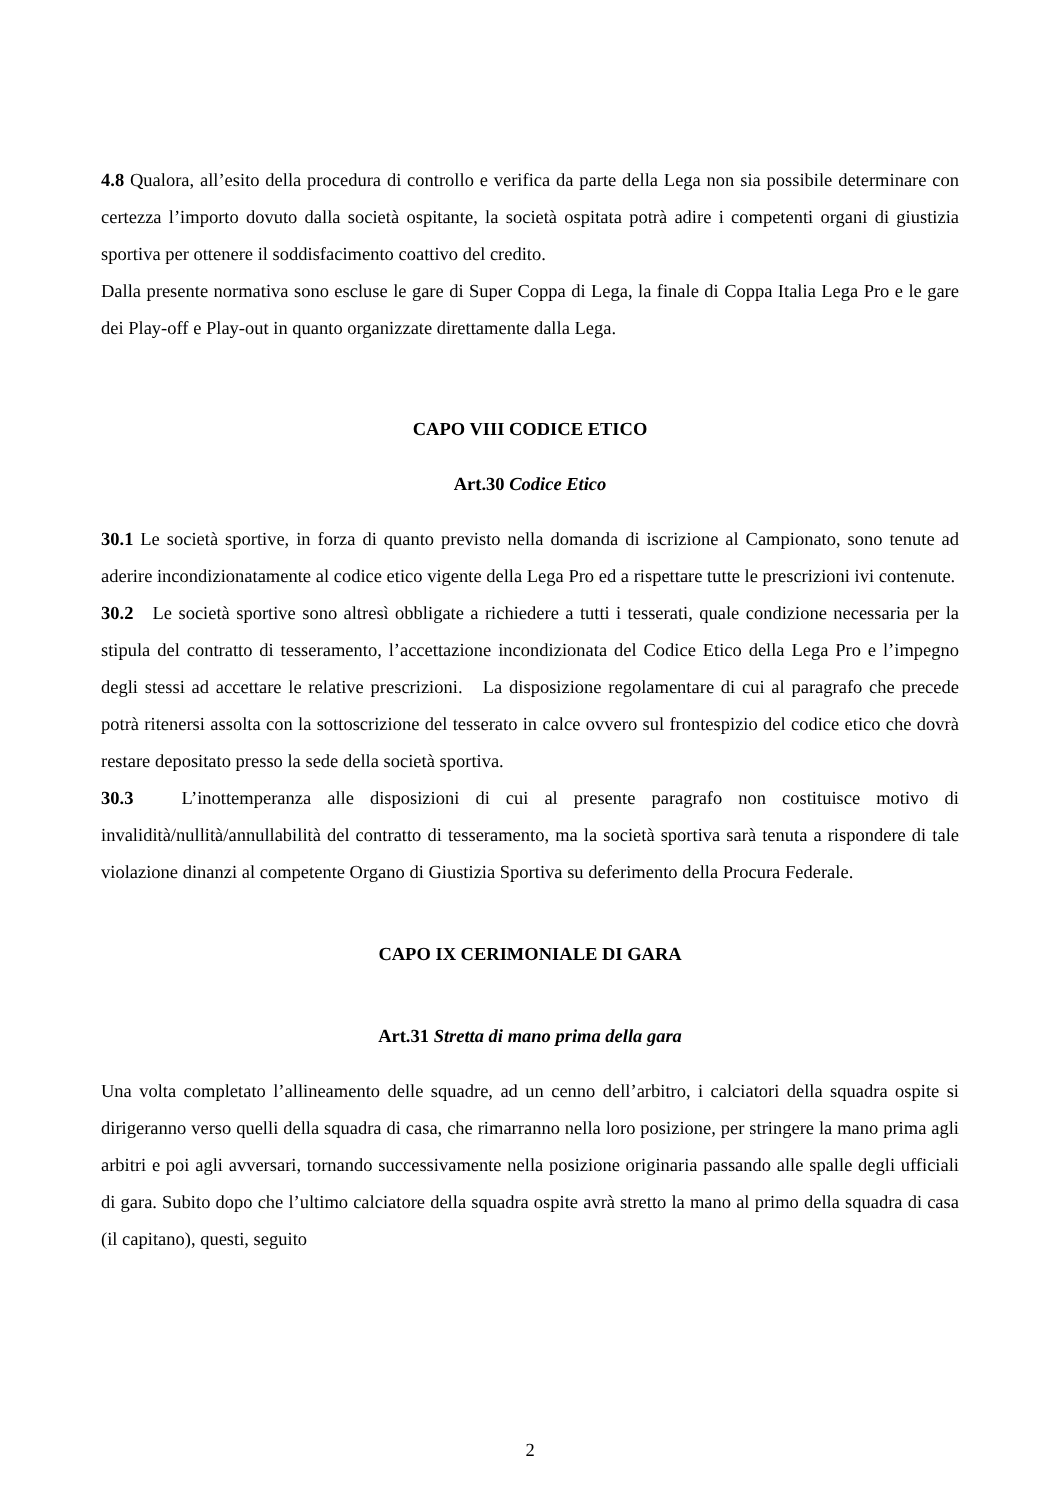4.8 Qualora, all’esito della procedura di controllo e verifica da parte della Lega non sia possibile determinare con certezza l’importo dovuto dalla società ospitante, la società ospitata potrà adire i competenti organi di giustizia sportiva per ottenere il soddisfacimento coattivo del credito.
Dalla presente normativa sono escluse le gare di Super Coppa di Lega, la finale di Coppa Italia Lega Pro e le gare dei Play-off e Play-out in quanto organizzate direttamente dalla Lega.
CAPO VIII CODICE ETICO
Art.30 Codice Etico
30.1 Le società sportive, in forza di quanto previsto nella domanda di iscrizione al Campionato, sono tenute ad aderire incondizionatamente al codice etico vigente della Lega Pro ed a rispettare tutte le prescrizioni ivi contenute.
30.2 Le società sportive sono altresì obbligate a richiedere a tutti i tesserati, quale condizione necessaria per la stipula del contratto di tesseramento, l’accettazione incondizionata del Codice Etico della Lega Pro e l’impegno degli stessi ad accettare le relative prescrizioni. La disposizione regolamentare di cui al paragrafo che precede potrà ritenersi assolta con la sottoscrizione del tesserato in calce ovvero sul frontespizio del codice etico che dovrà restare depositato presso la sede della società sportiva.
30.3 L’inottemperanza alle disposizioni di cui al presente paragrafo non costituisce motivo di invalidità/nullità/annullabilità del contratto di tesseramento, ma la società sportiva sarà tenuta a rispondere di tale violazione dinanzi al competente Organo di Giustizia Sportiva su deferimento della Procura Federale.
CAPO IX CERIMONIALE DI GARA
Art.31 Stretta di mano prima della gara
Una volta completato l’allineamento delle squadre, ad un cenno dell’arbitro, i calciatori della squadra ospite si dirigeranno verso quelli della squadra di casa, che rimarranno nella loro posizione, per stringere la mano prima agli arbitri e poi agli avversari, tornando successivamente nella posizione originaria passando alle spalle degli ufficiali di gara. Subito dopo che l’ultimo calciatore della squadra ospite avrà stretto la mano al primo della squadra di casa (il capitano), questi, seguito
2